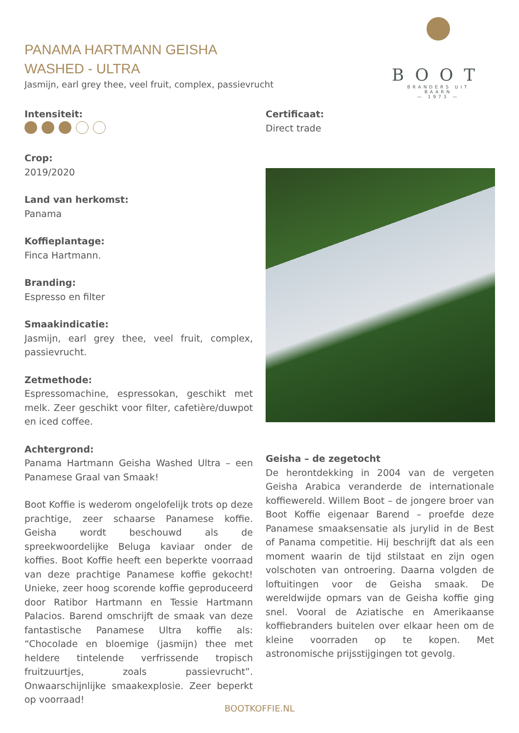PANAMA HARTMANN GEISHA
WASHED - ULTRA
Jasmijn, earl grey thee, veel fruit, complex, passievrucht
BOOT
BRANDERS UIT BAARN
— 1973 —
Intensiteit:
Crop:
2019/2020
Land van herkomst:
Panama
Koffieplantage:
Finca Hartmann.
Branding:
Espresso en filter
Smaakindicatie:
Jasmijn, earl grey thee, veel fruit, complex, passievrucht.
Zetmethode:
Espressomachine, espressokan, geschikt met melk. Zeer geschikt voor filter, cafetière/duwpot en iced coffee.
Achtergrond:
Panama Hartmann Geisha Washed Ultra – een Panamese Graal van Smaak!
Boot Koffie is wederom ongelofelijk trots op deze prachtige, zeer schaarse Panamese koffie. Geisha wordt beschouwd als de spreekwoordelijke Beluga kaviaar onder de koffies. Boot Koffie heeft een beperkte voorraad van deze prachtige Panamese koffie gekocht! Unieke, zeer hoog scorende koffie geproduceerd door Ratibor Hartmann en Tessie Hartmann Palacios. Barend omschrijft de smaak van deze fantastische Panamese Ultra koffie als: “Chocolade en bloemige (jasmijn) thee met heldere tintelende verfrissende tropisch fruitzuurtjes, zoals passievrucht”. Onwaarschijnlijke smaakexplosie. Zeer beperkt op voorraad!
Certificaat:
Direct trade
Geisha – de zegetocht
De herontdekking in 2004 van de vergeten Geisha Arabica veranderde de internationale koffiewereld. Willem Boot – de jongere broer van Boot Koffie eigenaar Barend – proefde deze Panamese smaaksensatie als jurylid in de Best of Panama competitie. Hij beschrijft dat als een moment waarin de tijd stilstaat en zijn ogen volschoten van ontroering. Daarna volgden de loftuitingen voor de Geisha smaak. De wereldwijde opmars van de Geisha koffie ging snel. Vooral de Aziatische en Amerikaanse koffiebranders buitelen over elkaar heen om de kleine voorraden op te kopen. Met astronomische prijsstijgingen tot gevolg.
BOOTKOFFIE.NL